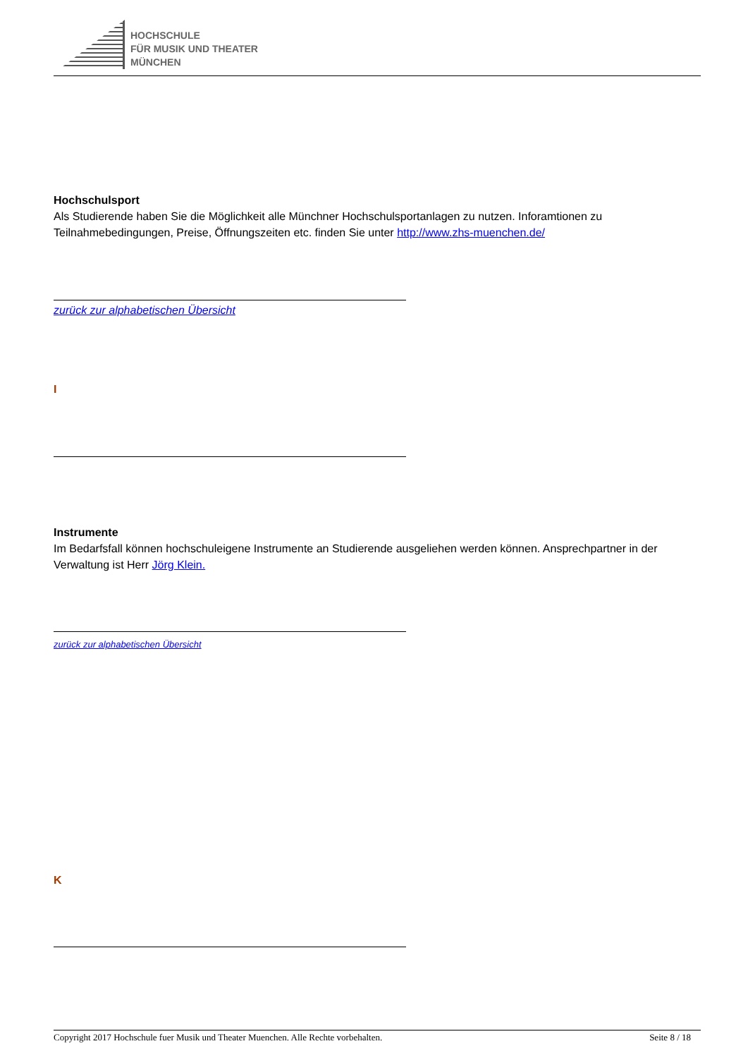HOCHSCHULE
FÜR MUSIK UND THEATER
MÜNCHEN
Hochschulsport
Als Studierende haben Sie die Möglichkeit alle Münchner Hochschulsportanlagen zu nutzen. Inforamtionen zu Teilnahmebedingungen, Preise, Öffnungszeiten etc. finden Sie unter http://www.zhs-muenchen.de/
zurück zur alphabetischen Übersicht
I
Instrumente
Im Bedarfsfall können hochschuleigene Instrumente an Studierende ausgeliehen werden können. Ansprechpartner in der Verwaltung ist Herr Jörg Klein.
zurück zur alphabetischen Übersicht
K
Copyright 2017 Hochschule fuer Musik und Theater Muenchen. Alle Rechte vorbehalten. Seite 8 / 18